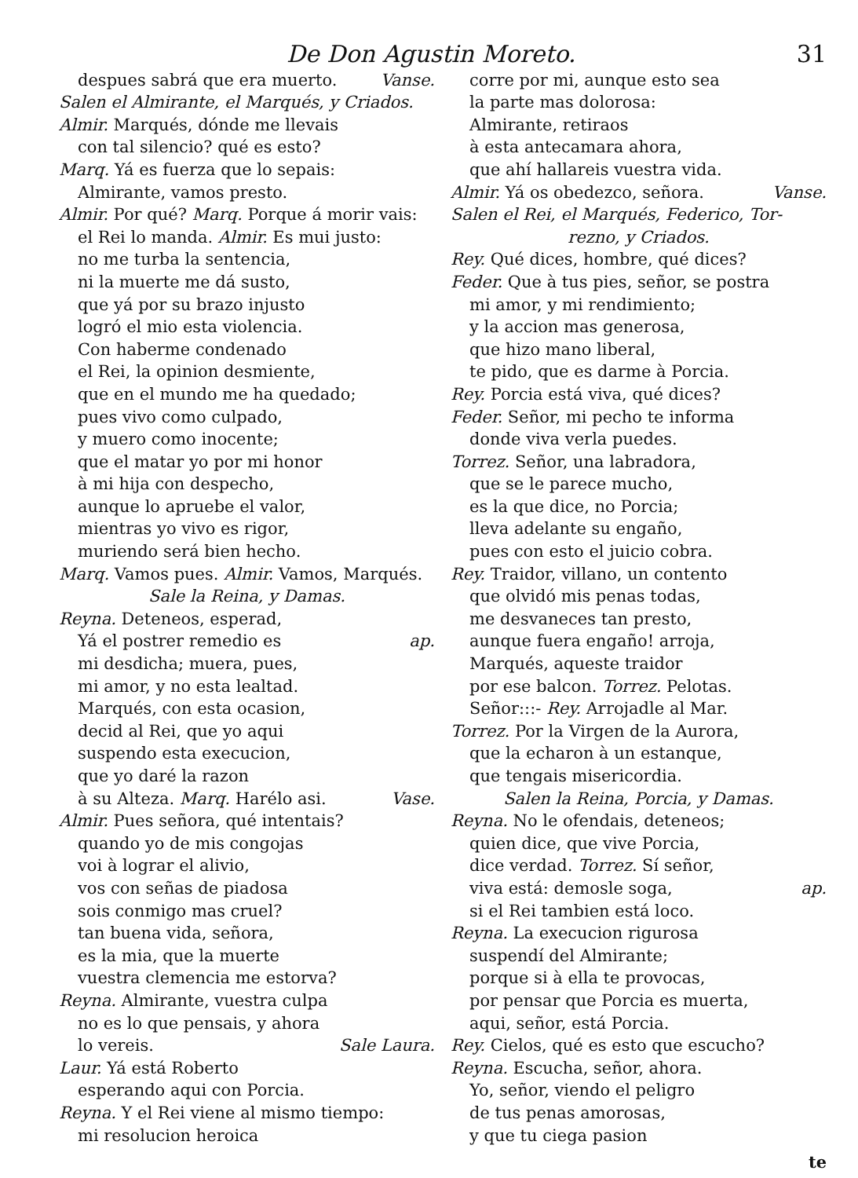De Don Agustin Moreto. 31
despues sabrá que era muerto. Vanse.
Salen el Almirante, el Marqués, y Criados.
Almir. Marqués, dónde me llevais
con tal silencio? qué es esto?
Marq. Yá es fuerza que lo sepais:
Almirante, vamos presto.
Almir. Por qué? Marq. Porque á morir vais:
el Rei lo manda. Almir. Es mui justo:
no me turba la sentencia,
ni la muerte me dá susto,
que yá por su brazo injusto
logró el mio esta violencia.
Con haberme condenado
el Rei, la opinion desmiente,
que en el mundo me ha quedado;
pues vivo como culpado,
y muero como inocente;
que el matar yo por mi honor
à mi hija con despecho,
aunque lo apruebe el valor,
mientras yo vivo es rigor,
muriendo será bien hecho.
Marq. Vamos pues. Almir. Vamos, Marqués.
Sale la Reina, y Damas.
Reyna. Deteneos, esperad,
Yá el postrer remedio es ap.
mi desdicha; muera, pues,
mi amor, y no esta lealtad.
Marqués, con esta ocasion,
decid al Rei, que yo aqui
suspendo esta execucion,
que yo daré la razon
à su Alteza. Marq. Harélo asi. Vase.
Almir. Pues señora, qué intentais?
quando yo de mis congojas
voi à lograr el alivio,
vos con señas de piadosa
sois conmigo mas cruel?
tan buena vida, señora,
es la mia, que la muerte
vuestra clemencia me estorva?
Reyna. Almirante, vuestra culpa
no es lo que pensais, y ahora
lo vereis. Sale Laura.
Laur. Yá está Roberto
esperando aqui con Porcia.
Reyna. Y el Rei viene al mismo tiempo:
mi resolucion heroica
corre por mi, aunque esto sea
la parte mas dolorosa:
Almirante, retiraos
à esta antecamara ahora,
que ahí hallareis vuestra vida.
Almir. Yá os obedezco, señora. Vanse.
Salen el Rei, el Marqués, Federico, Tor-
rezno, y Criados.
Rey. Qué dices, hombre, qué dices?
Feder. Que à tus pies, señor, se postra
mi amor, y mi rendimiento;
y la accion mas generosa,
que hizo mano liberal,
te pido, que es darme à Porcia.
Rey. Porcia está viva, qué dices?
Feder. Señor, mi pecho te informa
donde viva verla puedes.
Torrez. Señor, una labradora,
que se le parece mucho,
es la que dice, no Porcia;
lleva adelante su engaño,
pues con esto el juicio cobra.
Rey. Traidor, villano, un contento
que olvidó mis penas todas,
me desvaneces tan presto,
aunque fuera engaño! arroja,
Marqués, aqueste traidor
por ese balcon. Torrez. Pelotas.
Señor:::- Rey. Arrojadle al Mar.
Torrez. Por la Virgen de la Aurora,
que la echaron à un estanque,
que tengais misericordia.
Salen la Reina, Porcia, y Damas.
Reyna. No le ofendais, deteneos;
quien dice, que vive Porcia,
dice verdad. Torrez. Sí señor,
viva está: demosle soga, ap.
si el Rei tambien está loco.
Reyna. La execucion rigurosa
suspendí del Almirante;
porque si à ella te provocas,
por pensar que Porcia es muerta,
aqui, señor, está Porcia.
Rey. Cielos, qué es esto que escucho?
Reyna. Escucha, señor, ahora.
Yo, señor, viendo el peligro
de tus penas amorosas,
y que tu ciega pasion
te